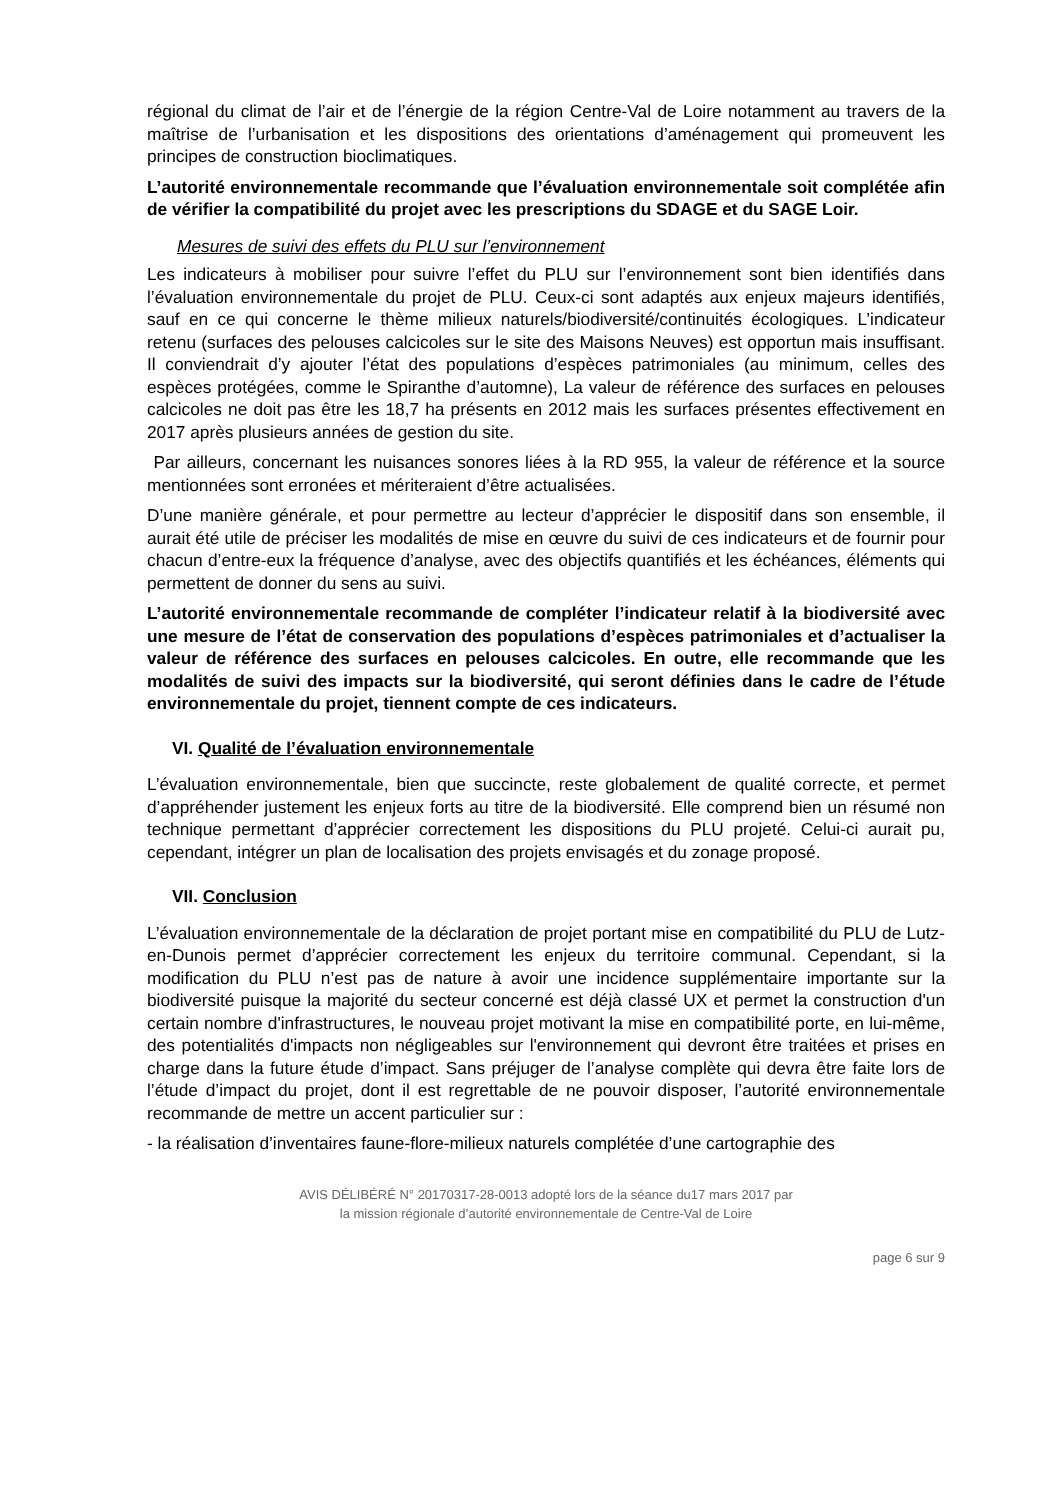régional du climat de l’air et de l’énergie de la région Centre-Val de Loire notamment au travers de la maîtrise de l’urbanisation et les dispositions des orientations d’aménagement qui promeuvent les principes de construction bioclimatiques.
L’autorité environnementale recommande que l’évaluation environnementale soit complétée afin de vérifier la compatibilité du projet avec les prescriptions du SDAGE et du SAGE Loir.
Mesures de suivi des effets du PLU sur l’environnement
Les indicateurs à mobiliser pour suivre l’effet du PLU sur l’environnement sont bien identifiés dans l’évaluation environnementale du projet de PLU. Ceux-ci sont adaptés aux enjeux majeurs identifiés, sauf en ce qui concerne le thème milieux naturels/biodiversité/continuités écologiques. L’indicateur retenu (surfaces des pelouses calcicoles sur le site des Maisons Neuves) est opportun mais insuffisant. Il conviendrait d’y ajouter l’état des populations d’espèces patrimoniales (au minimum, celles des espèces protégées, comme le Spiranthe d’automne), La valeur de référence des surfaces en pelouses calcicoles ne doit pas être les 18,7 ha présents en 2012 mais les surfaces présentes effectivement en 2017 après plusieurs années de gestion du site.
Par ailleurs, concernant les nuisances sonores liées à la RD 955, la valeur de référence et la source mentionnées sont erronées et mériteraient d’être actualisées.
D’une manière générale, et pour permettre au lecteur d’apprécier le dispositif dans son ensemble, il aurait été utile de préciser les modalités de mise en œuvre du suivi de ces indicateurs et de fournir pour chacun d’entre-eux la fréquence d’analyse, avec des objectifs quantifiés et les échéances, éléments qui permettent de donner du sens au suivi.
L’autorité environnementale recommande de compléter l’indicateur relatif à la biodiversité avec une mesure de l’état de conservation des populations d’espèces patrimoniales et d’actualiser la valeur de référence des surfaces en pelouses calcicoles. En outre, elle recommande que les modalités de suivi des impacts sur la biodiversité, qui seront définies dans le cadre de l’étude environnementale du projet, tiennent compte de ces indicateurs.
VI. Qualité de l’évaluation environnementale
L’évaluation environnementale, bien que succincte, reste globalement de qualité correcte, et permet d’appréhender justement les enjeux forts au titre de la biodiversité. Elle comprend bien un résumé non technique permettant d’apprécier correctement les dispositions du PLU projeté. Celui-ci aurait pu, cependant, intégrer un plan de localisation des projets envisagés et du zonage proposé.
VII. Conclusion
L’évaluation environnementale de la déclaration de projet portant mise en compatibilité du PLU de Lutz-en-Dunois permet d’apprécier correctement les enjeux du territoire communal. Cependant, si la modification du PLU n’est pas de nature à avoir une incidence supplémentaire importante sur la biodiversité puisque la majorité du secteur concerné est déjà classé UX et permet la construction d'un certain nombre d'infrastructures, le nouveau projet motivant la mise en compatibilité porte, en lui-même, des potentialités d'impacts non négligeables sur l'environnement qui devront être traitées et prises en charge dans la future étude d’impact. Sans préjuger de l’analyse complète qui devra être faite lors de l’étude d’impact du projet, dont il est regrettable de ne pouvoir disposer, l’autorité environnementale recommande de mettre un accent particulier sur :
- la réalisation d’inventaires faune-flore-milieux naturels complétée d’une cartographie des
AVIS DÉLIBÉRÉ N° 20170317-28-0013 adopté lors de la séance du17 mars 2017 par
la mission régionale d’autorité environnementale de Centre-Val de Loire
page 6 sur 9